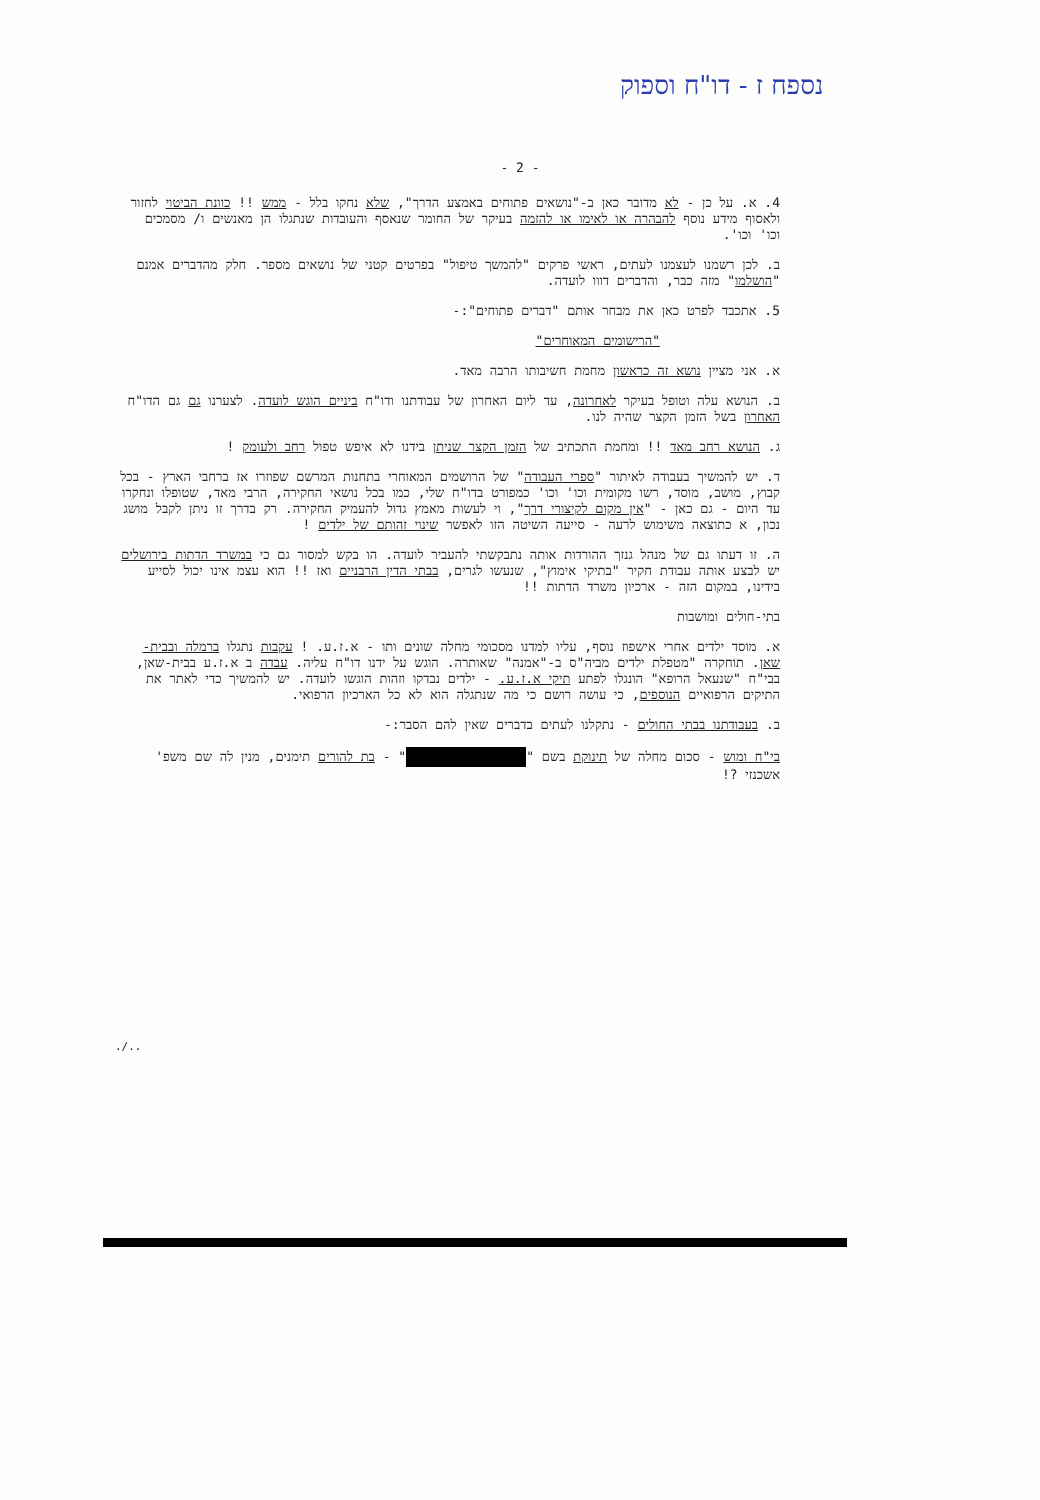נספח ז - דו"ח וספוק
- 2 -
4. א. על כן - לא מדובר כאן ב-"נושאים פתוחים באמצע הדרך", שלא נחקו בלל - ממש !! כוונת הביטוי לחזור ולאסוף מידע נוסף להבהרה או לאימו או להזמה בעיקר של החומר שנאסף והעובדות שנתגלו הן מאנשים ו/ מסמכים וכו' וכו'.
ב. לכן רשמנו לעצמנו לעתים, ראשי פרקים "להמשך טיפול" בפרטים קטני של נושאים מספר. חלק מהדברים אמנם "הושלמו" מזה כבר, והדברים דווו לועדה.
5. אתכבד לפרט כאן את מבחר אותם "דברים פתוחים":-
"הרישומים המאוחרים"
א. אני מציין נושא זה כראשון מחמת חשיבותו הרבה מאד.
ב. הנושא עלה וטופל בעיקר לאחרונה, עד ליום האחרון של עבודתנו ודו"ח ביניים הוגש לועדה. לצערנו גם גם הדו"ח האחרון בשל הזמן הקצר שהיה לנו.
ג. הנושא רחב מאד !! ומחמת התכתיב של הזמן הקצר שניתן בידנו לא איפש טפול רחב ולעומק !
ד. יש להמשיך בעבודה לאיתור "ספרי העבודה" של הרושמים המאוחרי בתחנות המרשם שפוזרו אז ברחבי הארץ - בכל קבוץ, מושב, מוסד, רשו מקומית וכו' וכו' כמפורט בדו"ח שלי, כמו בכל נושאי החקירה, הרבי מאד, שטופלו ונחקרו עד היום - גם כאן - "אין מקום לקיצורי דרך", וי לעשות מאמץ גדול להעמיק החקירה. רק בדרך זו ניתן לקבל מושג נכון, א כתוצאה משימוש לרעה - סייעה השיטה הזו לאפשר שינוי זהותם של ילדים !
ה. זו דעתו גם של מנהל גנזך ההורדות אותה נתבקשתי להעביר לועדה. הו בקש למסור גם כי במשרד הדתות בירושלים יש לבצע אותה עבודת חקיר "בתיקי אימוץ", שנעשו לגרים, בבתי הדין הרבניים ואז !! הוא עצמ אינו יכול לסייע בידינו, במקום הזה - ארכיון משרד הדתות !!
בתי-חולים ומושבות
א. מוסד ילדים אחרי אישפוז נוסף, עליו למדנו מסכומי מחלה שונים ותו - א.ז.ע. ! עקבות נתגלו ברמלה ובבית-שאן. תוחקרה "מטפלת ילדים מביה"ס ב-"אמנה" שאותרה. הוגש על ידנו דו"ח עליה. עבדה ב א.ז.ע בבית-שאן, בבי"ח "שנעאל הרופא" הונגלו לפתע תיקי א.ז.ע. - ילדים נבדקו וזהות הוגשו לועדה. יש להמשיך כדי לאתר את התיקים הרפואיים הנוספים, כי עושה רושם כי מה שנתגלה הוא לא כל הארכיון הרפואי.
ב. בעבודתנו בבתי החולים - נתקלנו לעתים בדברים שאין להם הסבר:-
בי"ח ומוש - סכום מחלה של תינוקת בשם " " - בת להורים תימנים, מנין לה שם משפ' אשכנזי ?!
../.